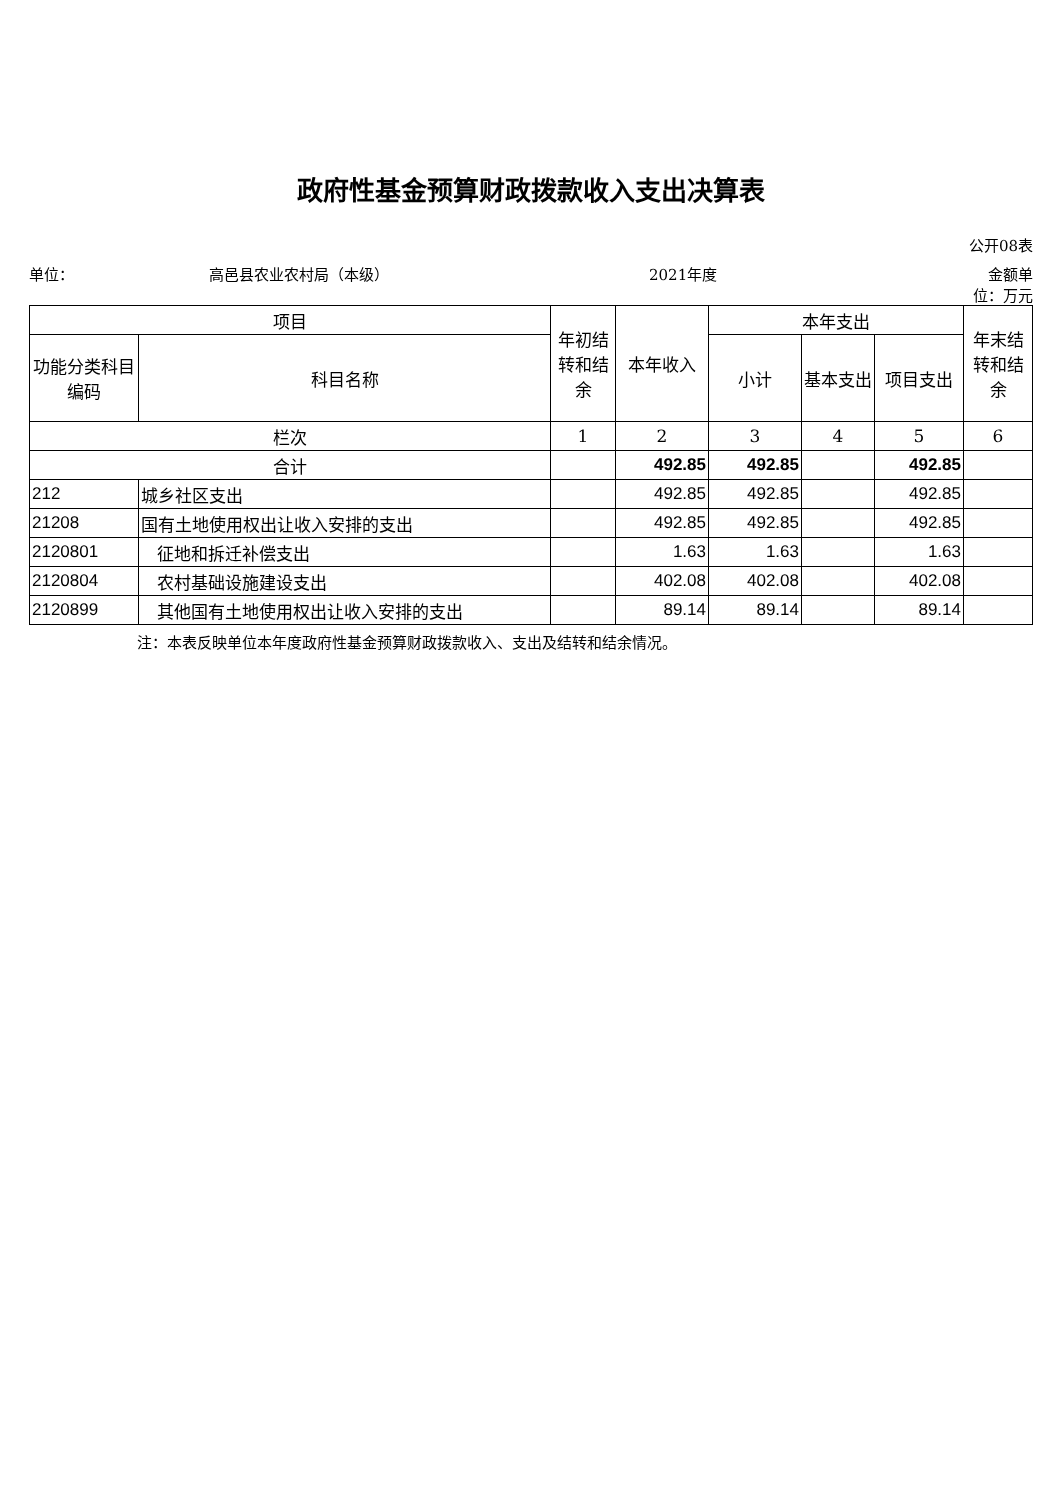政府性基金预算财政拨款收入支出决算表
公开08表
单位： 高邑县农业农村局（本级） 2021年度 金额单位：万元
| 项目 | | 年初结转和结余 | 本年收入 | 本年支出 | | | 年末结转和结余 |
| --- | --- | --- | --- | --- | --- | --- | --- |
| 功能分类科目编码 | 科目名称 | | | 小计 | 基本支出 | 项目支出 | |
| 栏次 | | 1 | 2 | 3 | 4 | 5 | 6 |
| 合计 | | | 492.85 | 492.85 | | 492.85 | |
| 212 | 城乡社区支出 | | 492.85 | 492.85 | | 492.85 | |
| 21208 | 国有土地使用权出让收入安排的支出 | | 492.85 | 492.85 | | 492.85 | |
| 2120801 | 征地和拆迁补偿支出 | | 1.63 | 1.63 | | 1.63 | |
| 2120804 | 农村基础设施建设支出 | | 402.08 | 402.08 | | 402.08 | |
| 2120899 | 其他国有土地使用权出让收入安排的支出 | | 89.14 | 89.14 | | 89.14 | |
注：本表反映单位本年度政府性基金预算财政拨款收入、支出及结转和结余情况。